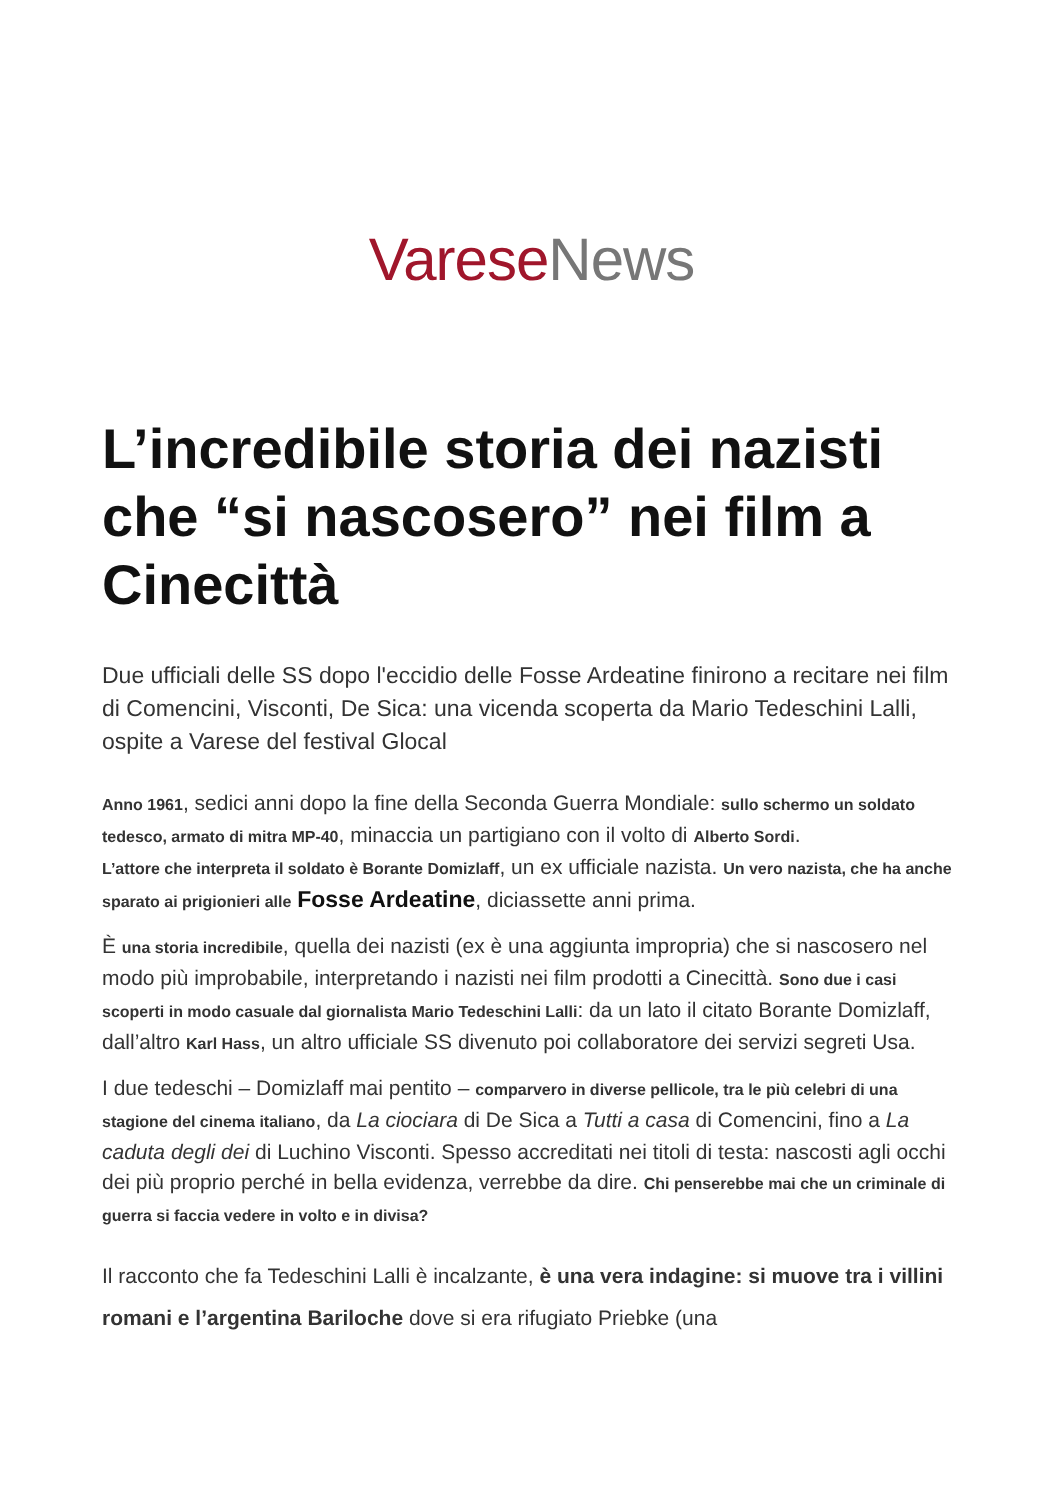Varese News
L’incredibile storia dei nazisti che “si nascosero” nei film a Cinecittà
Due ufficiali delle SS dopo l'eccidio delle Fosse Ardeatine finirono a recitare nei film di Comencini, Visconti, De Sica: una vicenda scoperta da Mario Tedeschini Lalli, ospite a Varese del festival Glocal
Anno 1961, sedici anni dopo la fine della Seconda Guerra Mondiale: sullo schermo un soldato tedesco, armato di mitra MP-40, minaccia un partigiano con il volto di Alberto Sordi.
L’attore che interpreta il soldato è Borante Domizlaff, un ex ufficiale nazista. Un vero nazista, che ha anche sparato ai prigionieri alle Fosse Ardeatine, diciassette anni prima.
È una storia incredibile, quella dei nazisti (ex è una aggiunta impropria) che si nascosero nel modo più improbabile, interpretando i nazisti nei film prodotti a Cinecittà. Sono due i casi scoperti in modo casuale dal giornalista Mario Tedeschini Lalli: da un lato il citato Borante Domizlaff, dall’altro Karl Hass, un altro ufficiale SS divenuto poi collaboratore dei servizi segreti Usa.
I due tedeschi – Domizlaff mai pentito – comparvero in diverse pellicole, tra le più celebri di una stagione del cinema italiano, da La ciociara di De Sica a Tutti a casa di Comencini, fino a La caduta degli dei di Luchino Visconti. Spesso accreditati nei titoli di testa: nascosti agli occhi dei più proprio perché in bella evidenza, verrebbe da dire. Chi penserebbe mai che un criminale di guerra si faccia vedere in volto e in divisa?
Il racconto che fa Tedeschini Lalli è incalzante, è una vera indagine: si muove tra i villini romani e l’argentina Bariloche dove si era rifugiato Priebke (una